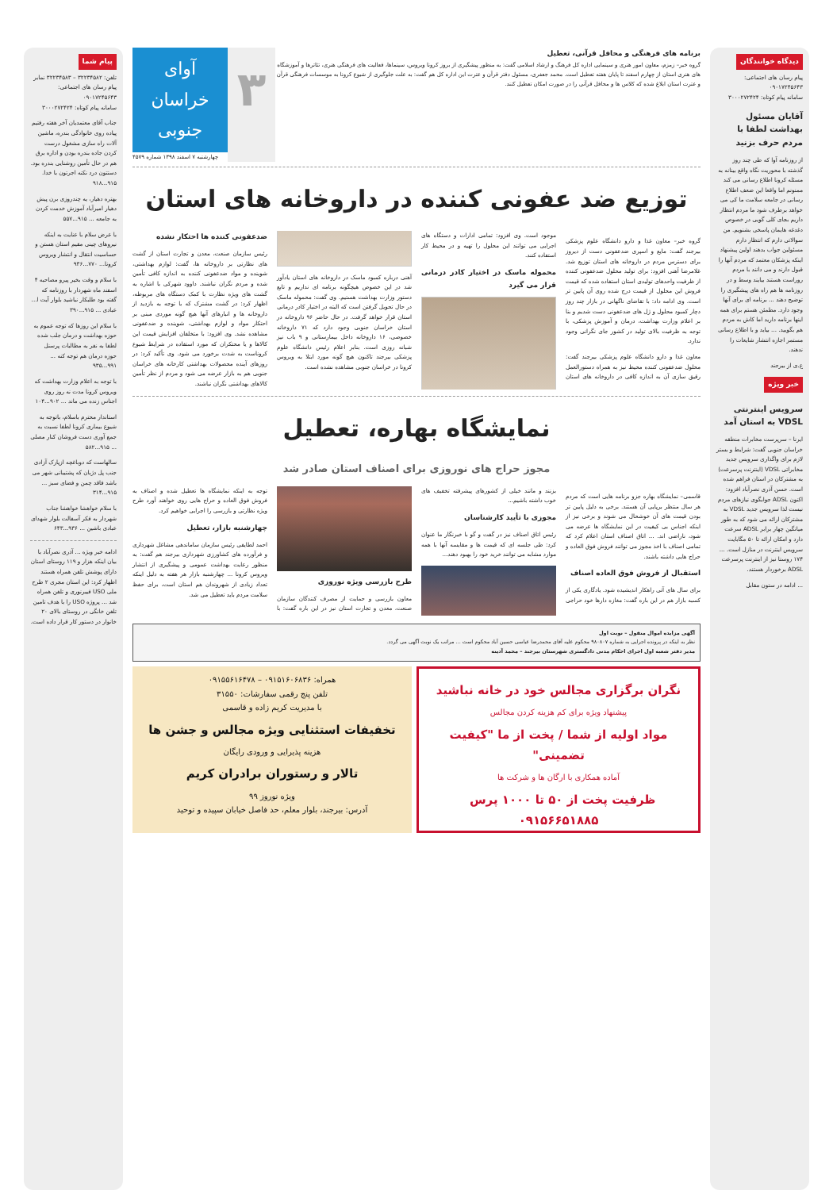دیدگاه خوانندگان
پیام رسان های اجتماعی: ۰۹۰۱۷۲۴۵۶۴۳
سامانه پیام کوتاه: ۳۰۰۰۲۷۲۴۲۴
آقایان مسئول بهداشت لطفا با مردم حرف بزنید
از روزنامه آوا که طی چند روز گذشته با محوریت نگاه واقع بینانه به مسئله کرونا اطلاع رسانی می کند ممنونم اما واقعا این ضعف اطلاع رسانی در جامعه سلامت ما کی می خواهد برطرف شود ما مردم انتظار داریم بجای کلی گویی در خصوص دغدغه هایمان پاسخی بشنویم. من سوالاتی دارم که انتظار دارم مسئولین جواب بدهند اولین پیشنهاد اینکه پزشکان معتمد که مردم آنها را قبول دارند و می دانند با مردم روراست هستند بیایند وسط و در روزنامه ها هم راه های پیشگیری را توضیح دهند ... برنامه ای برای آنها وجود دارد. مطمئن هستم برای همه اینها برنامه دارید اما کاش به مردم هم بگویید. ... بیاید و با اطلاع رسانی مستمر اجازه انتشار شایعات را ندهند.
ع.ی از بیرجند
خبر ویژه
سرویس اینترنتی VDSL به استان آمد
ایرنا – سرپرست مخابرات منطقه خراسان جنوبی گفت: شرایط و بستر لازم برای واگذاری سرویس جدید مخابراتی VDSL (اینترنت پرسرعت) به مشترکان در استان فراهم شده است. حسن آذری نصرآباد افزود: اکنون ADSL جوابگوی نیازهای مردم نیست لذا سرویس جدید VDSL به مشترکان ارائه می شود که به طور میانگین چهار برابر ADSL سرعت دارد و امکان ارائه تا ۵۰ مگابایت سرویس اینترنت در منازل است. ... ۱۷۴ روستا نیز از اینترنت پرسرعت ADSL برخوردار هستند.
... ادامه در ستون مقابل
برنامه های فرهنگی و محافل قرآنی، تعطیل
گروه خبر– زمزم، معاون امور هنری و سینمایی اداره کل فرهنگ و ارشاد اسلامی گفت: به منظور پیشگیری از بروز کرونا ویروس، سینماها، فعالیت های فرهنگی هنری، تئاترها و آموزشگاه های هنری استان از چهارم اسفند تا پایان هفته تعطیل است. محمد جعفری، مسئول دفتر قرآن و عترت این اداره کل هم گفت: به علت جلوگیری از شیوع کرونا به موسسات فرهنگی قرآن و عترت استان ابلاغ شده که کلاس ها و محافل قرآنی را در صورت امکان تعطیل کنند.
۳
آوای خراسان جنوبی
چهارشنبه ۷ اسفند ۱۳۹۸ شماره ۴۵۷۹
توزیع ضد عفونی کننده در داروخانه های استان
گروه خبر– معاون غذا و دارو دانشگاه علوم پزشکی بیرجند گفت: مایع و اسپری ضدعفونی دست از دیروز برای دسترس مردم در داروخانه های استان توزیع شد. غلامرضا آهنی افزود: برای تولید محلول ضدعفونی کننده از ظرفیت واحدهای تولیدی استان استفاده شده که قیمت فروش این محلول از قیمت درج شده روی آن پایین تر است. وی ادامه داد: با تقاضای ناگهانی در بازار چند روز دچار کمبود محلول و ژل های ضدعفونی دست شدیم و بنا بر اعلام وزارت بهداشت، درمان و آموزش پزشکی، با توجه به ظرفیت بالای تولید در کشور جای نگرانی وجود ندارد.
معاون غذا و دارو دانشگاه علوم پزشکی بیرجند گفت: محلول ضدعفونی کننده محیط نیز به همراه دستورالعمل رقیق سازی آن به اندازه کافی در داروخانه های استان موجود است. وی افزود: تمامی ادارات و دستگاه های اجرایی می توانند این محلول را تهیه و در محیط کار استفاده کنند.
محموله ماسک در اختیار کادر درمانی قرار می گیرد
آهنی درباره کمبود ماسک در داروخانه های استان یادآور شد در این خصوص هیچگونه برنامه ای نداریم و تابع دستور وزارت بهداشت هستیم. وی گفت: محموله ماسک در حال تحویل گرفتن است که البته در اختیار کادر درمانی استان قرار خواهد گرفت. در حال حاضر ۹۶ داروخانه در استان خراسان جنوبی وجود دارد که ۷۱ داروخانه خصوصی، ۱۶ داروخانه داخل بیمارستانی و ۹ باب نیز شبانه روزی است. بنابر اعلام رئیس دانشگاه علوم پزشکی بیرجند تاکنون هیچ گونه مورد ابتلا به ویروس کرونا در خراسان جنوبی مشاهده نشده است.
ضدعفونی کننده ها احتکار نشده
رئیس سازمان صنعت، معدن و تجارت استان از گشت های نظارتی بر داروخانه ها، گفت: لوازم بهداشتی، شوینده و مواد ضدعفونی کننده به اندازه کافی تأمین شده و مردم نگران نباشند. داوود شهرکی با اشاره به گشت های ویژه نظارت با کمک دستگاه های مربوطه، اظهار کرد: در گشت مشترک که با توجه به بازدید از داروخانه ها و انبارهای آنها هیچ گونه موردی مبنی بر احتکار مواد و لوازم بهداشتی، شوینده و ضدعفونی مشاهده نشد. وی افزود: با متخلفان افزایش قیمت این کالاها و یا محتکران که مورد استفاده در شرایط شیوع کروناست به شدت برخورد می شود. وی تأکید کرد: در روزهای آینده محصولات بهداشتی کارخانه های خراسان جنوبی هم به بازار عرضه می شود و مردم از نظر تأمین کالاهای بهداشتی نگران نباشند.
نمایشگاه بهاره، تعطیل
مجوز حراج های نوروزی برای اصناف استان صادر شد
قاسمی– نمایشگاه بهاره جزو برنامه هایی است که مردم هر سال منتظر برپایی آن هستند. برخی به دلیل پایین تر بودن قیمت های آن خوشحال می شوند و برخی نیز از اینکه اجناس بی کیفیت در این نمایشگاه ها عرضه می شود، ناراضی اند. ... اتاق اصناف استان اعلام کرد که تمامی اصناف با اخذ مجوز می توانند فروش فوق العاده و حراج هایی داشته باشند.
استقبال از فروش فوق العاده اصناف
برای سال های آتی راهکار اندیشیده شود. یادگاری یکی از کسبه بازار هم در این باره گفت: مغازه دارها خود حراجی بزنند و مانند خیلی از کشورهای پیشرفته تخفیف های خوب داشته باشیم...
مجوزی با تأیید کارشناسان
رئیس اتاق اصناف نیز در گفت و گو با خبرنگار ما عنوان کرد: طی جلسه ای که قیمت ها و مقایسه آنها با همه موارد مشابه می توانند خرید خود را بهبود دهند...
طرح بازرسی ویژه نوروزی
معاون بازرسی و حمایت از مصرف کنندگان سازمان صنعت، معدن و تجارت استان نیز در این باره گفت: با توجه به اینکه نمایشگاه ها تعطیل شده و اصناف به فروش فوق العاده و حراج هایی روی خواهند آورد طرح ویژه نظارتی و بازرسی را اجرایی خواهیم کرد.
چهارشنبه بازار، تعطیل
احمد لطایفی رئیس سازمان ساماندهی مشاغل شهرداری و فرآورده های کشاورزی شهرداری بیرجند هم گفت: به منظور رعایت بهداشت عمومی و پیشگیری از انتشار ویروس کرونا ... چهارشنبه بازار هر هفته به دلیل اینکه تعداد زیادی از شهروندان هم استان است، برای حفظ سلامت مردم باید تعطیل می شد.
آگهی مزایده اموال منقول – نوبت اول
نظر به اینکه در پرونده اجرایی به شماره ۹۸۰۸۰۷ محکوم علیه آقای محمدرضا عباسی حسین آباد محکوم است ... مراتب یک نوبت آگهی می گردد.
مدیر دفتر شعبه اول اجرای احکام مدنی دادگستری شهرستان بیرجند – محمد آدینه
نگران برگزاری مجالس خود در خانه نباشید
پیشنهاد ویژه برای کم هزینه کردن مجالس
مواد اولیه از شما / پخت از ما "کیفیت تضمینی"
آماده همکاری با ارگان ها و شرکت ها
ظرفیت پخت از ۵۰ تا ۱۰۰۰ پرس ۰۹۱۵۶۶۵۱۸۸۵
همراه: ۰۹۱۵۱۶۰۶۸۳۶ – ۰۹۱۵۵۶۱۶۴۷۸
تلفن پنج رقمی سفارشات: ۳۱۵۵۰
با مدیریت کریم زاده و قاسمی
تخفیفات استثنایی ویژه مجالس و جشن ها
هزینه پذیرایی و ورودی رایگان
تالار و رستوران برادران کریم
ویژه نوروز ۹۹
آدرس: بیرجند، بلوار معلم، حد فاصل خیابان سپیده و توحید
پیام شما
تلفن: ۳۲۲۳۴۵۸۲ – ۳۲۲۳۴۵۸۳ نمابر
پیام رسان های اجتماعی: ۰۹۰۱۷۲۴۵۶۴۳
سامانه پیام کوتاه: ۳۰۰۰۲۷۲۴۲۴
جناب آقای معتمدیان آخر هفته رفتیم پیاده روی خانوادگی بندره، ماشین آلات راه سازی مشغول درست کردن جاده بندره بودن و اداره برق هم در حال تأمین روشنایی بندره بود. دستتون درد نکنه اجرتون با خدا. ۹۱۵...۹۱۸
بهتره دهیار، یه چندروزی برن پیش دهیار امیرآباد آموزش خدمت کردن به جامعه ... ۹۱۵...۵۵۷
با عرض سلام با عنایت به اینکه نیروهای چینی مقیم استان هستن و حساسیت انتقال و انتشار ویروس کرونا... ۷۷۰...۹۳۶
با سلام و وقت بخیر پیرو مصاحبه ۴ اسفند ماه شهردار با روزنامه که گفته بود طلبکار نباشید بلوار آیت ا... عبادی ... ۹۱۵...۳۹۰
با سلام این روزها که توجه عموم به حوزه بهداشت و درمان جلب شده لطفا به نفر به مطالبات پرسنل حوزه درمان هم توجه کنه ... ۹۹۱...۹۳۵
با توجه به اعلام وزارت بهداشت که ویروس کرونا مدت نه روز روی اجناس زنده می ماند ... ۹۰۲...۱۰۴
استاندار محترم باسلام، باتوجه به شیوع بیماری کرونا لطفا نسبت به جمع آوری دست فروشان کنار مصلی ... ۹۱۵...۵۸۲
سالهاست که دوباغچه ازپارک آزادی جنب پل دژبان که پشتیبانی شهر می باشد فاقد چمن و فضای سبز ... ۹۱۵...۳۱۴
با سلام خواهشا خواهشا جناب شهردار به فکر آسفالت بلوار شهدای عبادی باشین ... ۹۳۶...۶۴۳
ادامه خبر ویژه ... آذری نصرآباد با بیان اینکه هزار و ۱۱۹ روستای استان دارای پوشش تلفن همراه هستند اظهار کرد: این استان مجری ۲ طرح ملی USO فیبرنوری و تلفن همراه شد ... پروژه USO را با هدف تامین تلفن خانگی در روستای بالای ۲۰ خانوار در دستور کار قرار داده است.